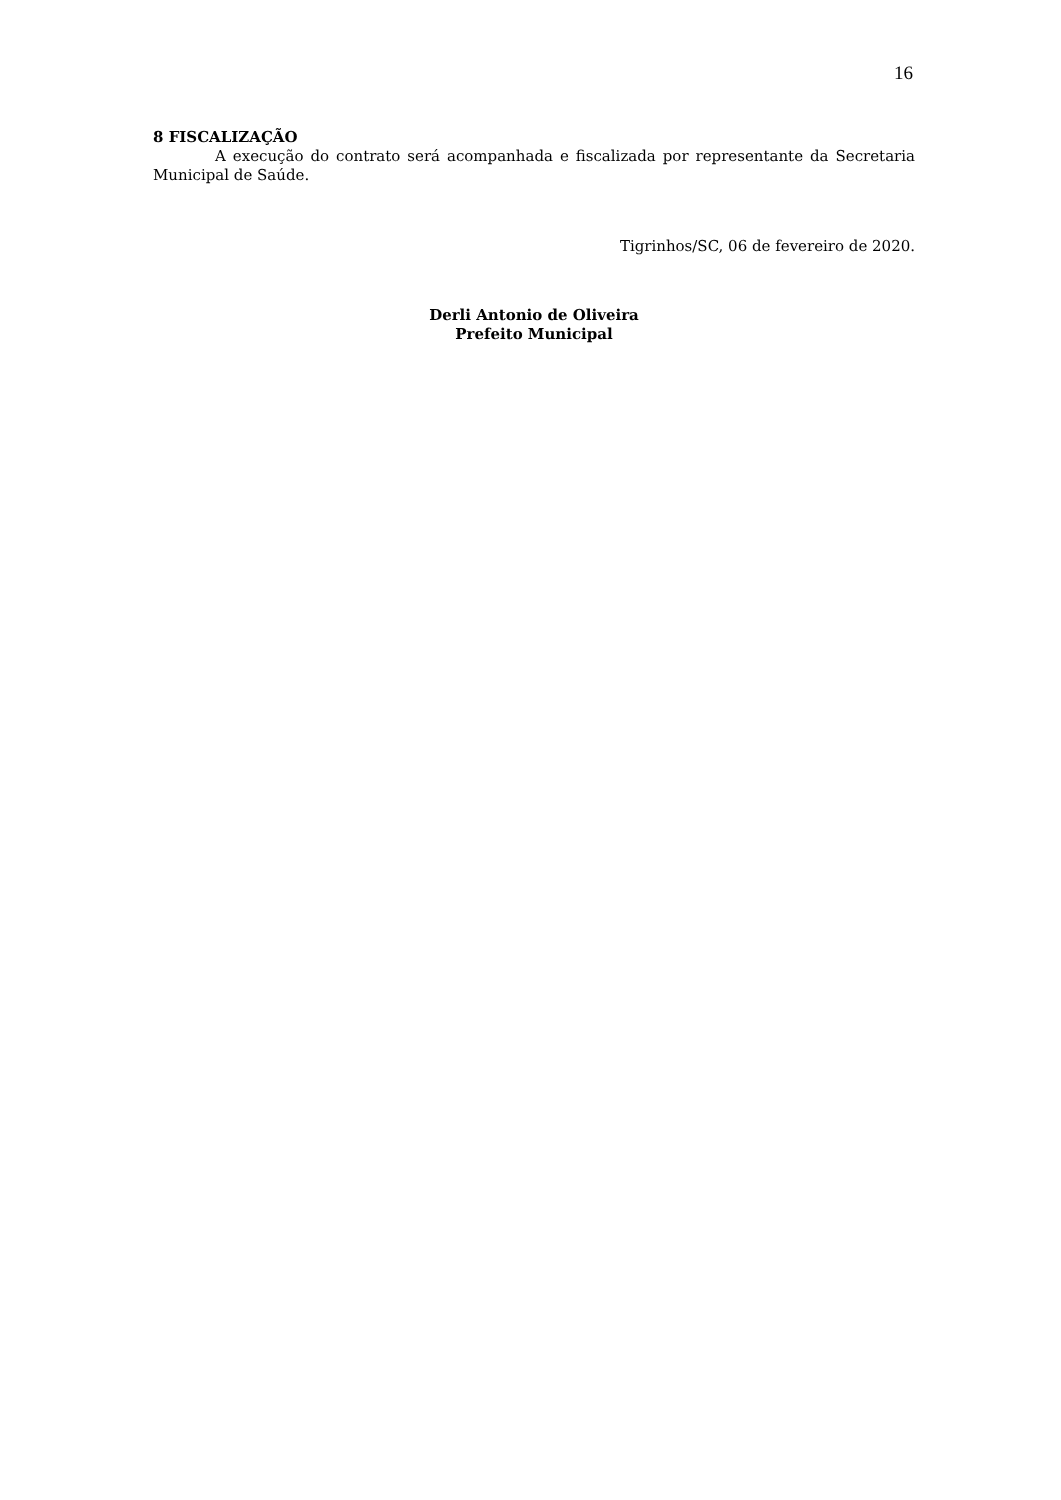16
8 FISCALIZAÇÃO
A execução do contrato será acompanhada e fiscalizada por representante da Secretaria Municipal de Saúde.
Tigrinhos/SC, 06 de fevereiro de 2020.
Derli Antonio de Oliveira
Prefeito Municipal